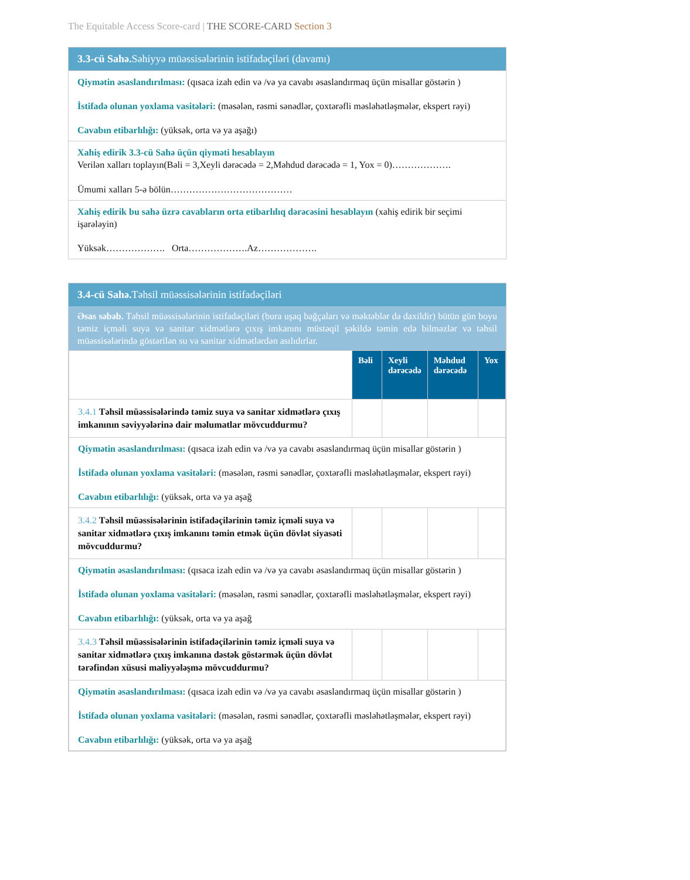The Equitable Access Score-card | THE SCORE-CARD Section 3
3.3-cü Sahə. Səhiyyə müəssisələrinin istifadəçiləri (davamı)
Qiymətin əsaslandırılması: (qısaca izah edin və /və ya cavabı əsaslandırmaq üçün misallar göstərin )
İstifadə olunan yoxlama vasitələri: (məsələn, rəsmi sənədlər, çoxtərəfli məsləhətləşmələr, ekspert rəyi)
Cavabın etibarlılığı: (yüksək, orta və ya aşağı)
Xahiş edirik 3.3-cü Sahə üçün qiyməti hesablayın
Verilən xalları toplayın(Bəli = 3,Xeyli dərəcədə = 2,Məhdud dərəcədə = 1, Yox = 0)……………….
Ümumi xalları 5-ə bölün…………………………………
Xahiş edirik bu sahə üzrə cavabların orta etibarlılıq dərəcəsini hesablayın (xahiş edirik bir seçimi işarələyin)
Yüksək………………. Orta……………….Az……………….
3.4-cü Sahə. Təhsil müəssisələrinin istifadəçiləri
Əsas səbəb. Təhsil müəssisələrinin istifadəçiləri (bura uşaq bağçaları və məktəblər də daxildir) bütün gün boyu təmiz içməli suya və sanitar xidmətlərə çıxış imkanını müstəqil şəkildə təmin edə bilməzlər və təhsil müəssisələrində göstərilən su və sanitar xidmətlərdən asılıdırlar.
| | Bəli | Xeyli dərəcədə | Məhdud dərəcədə | Yox |
| 3.4.1 Təhsil müəssisələrində təmiz suya və sanitar xidmətlərə çıxış imkanının səviyyələrinə dair məlumatlar mövcuddurmu? | | | | |
| Qiymətin əsaslandırılması: (qısaca izah edin və /və ya cavabı əsaslandırmaq üçün misallar göstərin ) İstifadə olunan yoxlama vasitələri: (məsələn, rəsmi sənədlər, çoxtərəfli məsləhətləşmələr, ekspert rəyi) Cavabın etibarlılığı: (yüksək, orta və ya aşağ | | | | |
| 3.4.2 Təhsil müəssisələrinin istifadəçilərinin təmiz içməli suya və sanitar xidmətlərə çıxış imkanını təmin etmək üçün dövlət siyasəti mövcuddurmu? | | | | |
| Qiymətin əsaslandırılması: (qısaca izah edin və /və ya cavabı əsaslandırmaq üçün misallar göstərin ) İstifadə olunan yoxlama vasitələri: (məsələn, rəsmi sənədlər, çoxtərəfli məsləhətləşmələr, ekspert rəyi) Cavabın etibarlılığı: (yüksək, orta və ya aşağ | | | | |
| 3.4.3 Təhsil müəssisələrinin istifadəçilərinin təmiz içməli suya və sanitar xidmətlərə çıxış imkanına dəstək göstərmək üçün dövlət tərəfindən xüsusi maliyyələşmə mövcuddurmu? | | | | |
| Qiymətin əsaslandırılması: (qısaca izah edin və /və ya cavabı əsaslandırmaq üçün misallar göstərin ) İstifadə olunan yoxlama vasitələri: (məsələn, rəsmi sənədlər, çoxtərəfli məsləhətləşmələr, ekspert rəyi) Cavabın etibarlılığı: (yüksək, orta və ya aşağ | | | | |